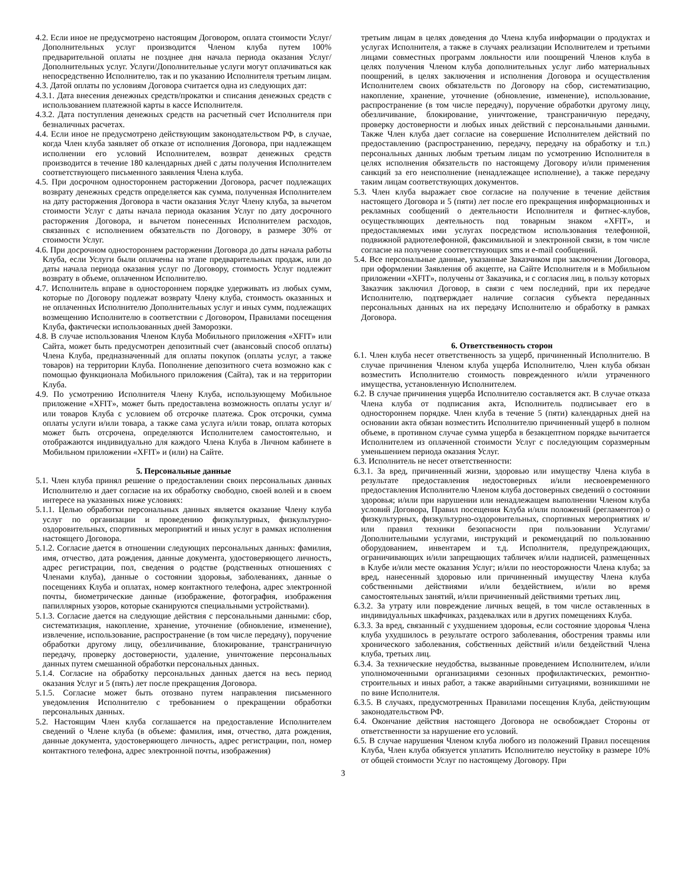4.2. Если иное не предусмотрено настоящим Договором, оплата стоимости Услуг/Дополнительных услуг производится Членом клуба путем 100% предварительной оплаты не позднее дня начала периода оказания Услуг/Дополнительных услуг. Услуги/Дополнительные услуги могут оплачиваться как непосредственно Исполнителю, так и по указанию Исполнителя третьим лицам.
4.3. Датой оплаты по условиям Договора считается одна из следующих дат:
4.3.1. Дата внесения денежных средств/прокатки и списания денежных средств с использованием платежной карты в кассе Исполнителя.
4.3.2. Дата поступления денежных средств на расчетный счет Исполнителя при безналичных расчетах.
4.4. Если иное не предусмотрено действующим законодательством РФ, в случае, когда Член клуба заявляет об отказе от исполнения Договора, при надлежащем исполнении его условий Исполнителем, возврат денежных средств производится в течение 180 календарных дней с даты получения Исполнителем соответствующего письменного заявления Члена клуба.
4.5. При досрочном одностороннем расторжении Договора, расчет подлежащих возврату денежных средств определяется как сумма, полученная Исполнителем на дату расторжения Договора в части оказания Услуг Члену клуба, за вычетом стоимости Услуг с даты начала периода оказания Услуг по дату досрочного расторжения Договора, и вычетом понесенных Исполнителем расходов, связанных с исполнением обязательств по Договору, в размере 30% от стоимости Услуг.
4.6. При досрочном одностороннем расторжении Договора до даты начала работы Клуба, если Услуги были оплачены на этапе предварительных продаж, или до даты начала периода оказания услуг по Договору, стоимость Услуг подлежит возврату в объеме, оплаченном Исполнителю.
4.7. Исполнитель вправе в одностороннем порядке удерживать из любых сумм, которые по Договору подлежат возврату Члену клуба, стоимость оказанных и не оплаченных Исполнителю Дополнительных услуг и иных сумм, подлежащих возмещению Исполнителю в соответствии с Договором, Правилами посещения Клуба, фактически использованных дней Заморозки.
4.8. В случае использования Членом Клуба Мобильного приложения «XFIT» или Сайта, может быть предусмотрен депозитный счет (авансовый способ оплаты) Члена Клуба, предназначенный для оплаты покупок (оплаты услуг, а также товаров) на территории Клуба. Пополнение депозитного счета возможно как с помощью функционала Мобильного приложения (Сайта), так и на территории Клуба.
4.9. По усмотрению Исполнителя Члену Клуба, использующему Мобильное приложение «XFIT», может быть предоставлена возможность оплаты услуг и/или товаров Клуба с условием об отсрочке платежа. Срок отсрочки, сумма оплаты услуги и/или товара, а также сама услуга и/или товар, оплата которых может быть отсрочена, определяются Исполнителем самостоятельно, и отображаются индивидуально для каждого Члена Клуба в Личном кабинете в Мобильном приложении «XFIT» и (или) на Сайте.
5. Персональные данные
5.1. Член клуба принял решение о предоставлении своих персональных данных Исполнителю и дает согласие на их обработку свободно, своей волей и в своем интересе на указанных ниже условиях:
5.1.1. Целью обработки персональных данных является оказание Члену клуба услуг по организации и проведению физкультурных, физкультурно-оздоровительных, спортивных мероприятий и иных услуг в рамках исполнения настоящего Договора.
5.1.2. Согласие дается в отношении следующих персональных данных: фамилия, имя, отчество, дата рождения, данные документа, удостоверяющего личность, адрес регистрации, пол, сведения о родстве (родственных отношениях с Членами клуба), данные о состоянии здоровья, заболеваниях, данные о посещениях Клуба и оплатах, номер контактного телефона, адрес электронной почты, биометрические данные (изображение, фотография, изображения папиллярных узоров, которые сканируются специальными устройствами).
5.1.3. Согласие дается на следующие действия с персональными данными: сбор, систематизация, накопление, хранение, уточнение (обновление, изменение), извлечение, использование, распространение (в том числе передачу), поручение обработки другому лицу, обезличивание, блокирование, трансграничную передачу, проверку достоверности, удаление, уничтожение персональных данных путем смешанной обработки персональных данных.
5.1.4. Согласие на обработку персональных данных дается на весь период оказания Услуг и 5 (пять) лет после прекращения Договора.
5.1.5. Согласие может быть отозвано путем направления письменного уведомления Исполнителю с требованием о прекращении обработки персональных данных.
5.2. Настоящим Член клуба соглашается на предоставление Исполнителем сведений о Члене клуба (в объеме: фамилия, имя, отчество, дата рождения, данные документа, удостоверяющего личность, адрес регистрации, пол, номер контактного телефона, адрес электронной почты, изображения)
третьим лицам в целях доведения до Члена клуба информации о продуктах и услугах Исполнителя, а также в случаях реализации Исполнителем и третьими лицами совместных программ лояльности или поощрений Членов клуба в целях получения Членом клуба дополнительных услуг либо материальных поощрений, в целях заключения и исполнения Договора и осуществления Исполнителем своих обязательств по Договору на сбор, систематизацию, накопление, хранение, уточнение (обновление, изменение), использование, распространение (в том числе передачу), поручение обработки другому лицу, обезличивание, блокирование, уничтожение, трансграничную передачу, проверку достоверности и любых иных действий с персональными данными. Также Член клуба дает согласие на совершение Исполнителем действий по предоставлению (распространению, передачу, передачу на обработку и т.п.) персональных данных любым третьим лицам по усмотрению Исполнителя в целях исполнения обязательств по настоящему Договору и/или применения санкций за его неисполнение (ненадлежащее исполнение), а также передачу таким лицам соответствующих документов.
5.3. Член клуба выражает свое согласие на получение в течение действия настоящего Договора и 5 (пяти) лет после его прекращения информационных и рекламных сообщений о деятельности Исполнителя и фитнес-клубов, осуществляющих деятельность под товарным знаком «XFIT», и предоставляемых ими услугах посредством использования телефонной, подвижной радиотелефонной, факсимильной и электронной связи, в том числе согласие на получение соответствующих sms и e-mail сообщений.
5.4. Все персональные данные, указанные Заказчиком при заключении Договора, при оформлении Заявления об акцепте, на Сайте Исполнителя и в Мобильном приложении «XFIT», получены от Заказчика, и с согласия лиц, в пользу которых Заказчик заключил Договор, в связи с чем последний, при их передаче Исполнителю, подтверждает наличие согласия субъекта переданных персональных данных на их передачу Исполнителю и обработку в рамках Договора.
6. Ответственность сторон
6.1. Член клуба несет ответственность за ущерб, причиненный Исполнителю. В случае причинения Членом клуба ущерба Исполнителю, Член клуба обязан возместить Исполнителю стоимость поврежденного и/или утраченного имущества, установленную Исполнителем.
6.2. В случае причинения ущерба Исполнителю составляется акт. В случае отказа Члена клуба от подписания акта, Исполнитель подписывает его в одностороннем порядке. Член клуба в течение 5 (пяти) календарных дней на основании акта обязан возместить Исполнителю причиненный ущерб в полном объеме, в противном случае сумма ущерба в безакцептном порядке вычитается Исполнителем из оплаченной стоимости Услуг с последующим соразмерным уменьшением периода оказания Услуг.
6.3. Исполнитель не несет ответственности:
6.3.1. За вред, причиненный жизни, здоровью или имуществу Члена клуба в результате предоставления недостоверных и/или несвоевременного предоставления Исполнителю Членом клуба достоверных сведений о состоянии здоровья; и/или при нарушении или ненадлежащем выполнении Членом клуба условий Договора, Правил посещения Клуба и/или положений (регламентов) о физкультурных, физкультурно-оздоровительных, спортивных мероприятиях и/или правил техники безопасности при пользовании Услугами/Дополнительными услугами, инструкций и рекомендаций по пользованию оборудованием, инвентарем и т.д. Исполнителя, предупреждающих, ограничивающих и/или запрещающих табличек и/или надписей, размещенных в Клубе и/или месте оказания Услуг; и/или по неосторожности Члена клуба; за вред, нанесенный здоровью или причиненный имуществу Члена клуба собственными действиями и/или бездействием, и/или во время самостоятельных занятий, и/или причиненный действиями третьих лиц.
6.3.2. За утрату или повреждение личных вещей, в том числе оставленных в индивидуальных шкафчиках, раздевалках или в других помещениях Клуба.
6.3.3. За вред, связанный с ухудшением здоровья, если состояние здоровья Члена клуба ухудшилось в результате острого заболевания, обострения травмы или хронического заболевания, собственных действий и/или бездействий Члена клуба, третьих лиц.
6.3.4. За технические неудобства, вызванные проведением Исполнителем, и/или уполномоченными организациями сезонных профилактических, ремонтно-строительных и иных работ, а также аварийными ситуациями, возникшими не по вине Исполнителя.
6.3.5. В случаях, предусмотренных Правилами посещения Клуба, действующим законодательством РФ.
6.4. Окончание действия настоящего Договора не освобождает Стороны от ответственности за нарушение его условий.
6.5. В случае нарушения Членом клуба любого из положений Правил посещения Клуба, Член клуба обязуется уплатить Исполнителю неустойку в размере 10% от общей стоимости Услуг по настоящему Договору. При
3